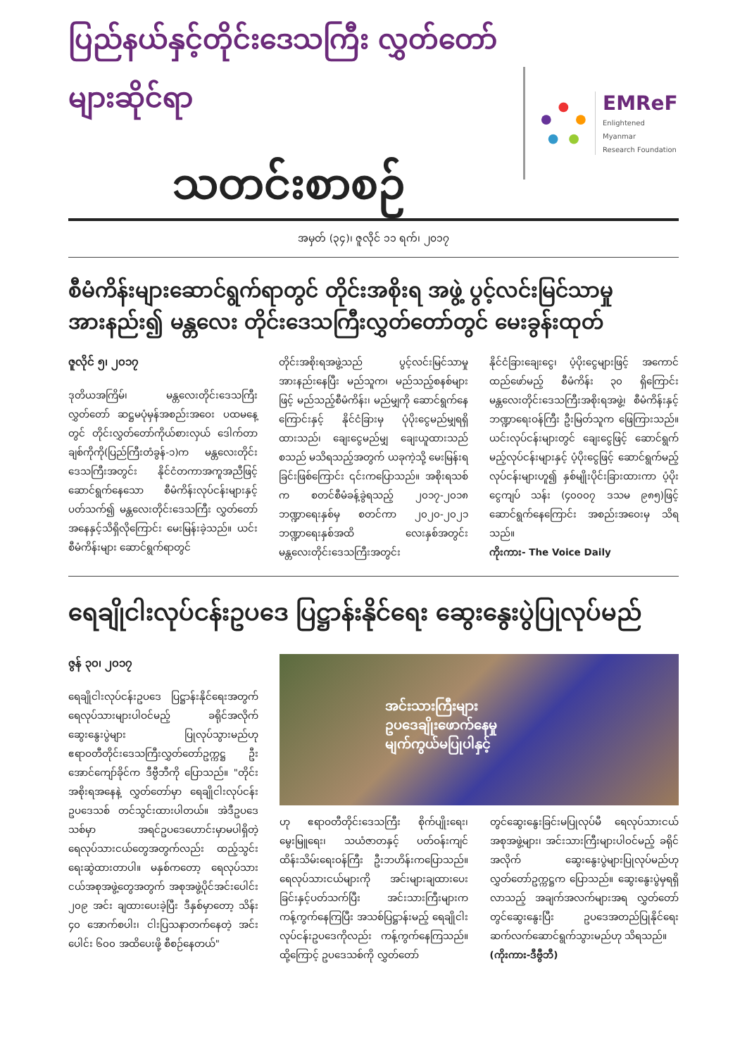ပြည်နယ်နှင့်တိုင်းဒေသကြီး လွှတ်တော်များဆိုင်ရာ
သတင်းစာစဉ်
EMReF
Enlightened Myanmar
Research Foundation
အမှတ် (၃၄)၊ ဇူလိုင် ၁၁ ရက်၊ ၂၀၁၇
စီမံကိန်းများဆောင်ရွက်ရာတွင် တိုင်းအစိုးရ အဖွဲ့ ပွင့်လင်းမြင်သာမှု အားနည်း၍ မန္တလေး တိုင်းဒေသကြီးလွှတ်တော်တွင် မေးခွန်းထုတ်
ဇူလိုင် ၅၊ ၂၀၁၇
ဒုတိယအကြိမ်၊ မန္တလေးတိုင်းဒေသကြီးလွှတ်တော် ဆဋ္ဌမပုံမှန်အစည်းအဝေး ပထမနေ့တွင် တိုင်းလွှတ်တော်ကိုယ်စားလှယ် ဒေါက်တာချစ်ကိုကို(ပြည်ကြီးတံခွန်-၁)က မန္တလေးတိုင်းဒေသကြီးအတွင်း နိုင်ငံတကာအကူအညီဖြင့် ဆောင်ရွက်နေသော စီမံကိန်းလုပ်ငန်းများနှင့်ပတ်သက်၍ မန္တလေးတိုင်းဒေသကြီး လွှတ်တော်အနေနှင့်သိရှိလိုကြောင်း မေးမြန်းခဲ့သည်။ ယင်းစီမံကိန်းများ ဆောင်ရွက်ရာတွင်
တိုင်းအစိုးရအဖွဲ့သည် ပွင့်လင်းမြင်သာမှု အားနည်းနေပြီး မည်သူက၊ မည်သည့်စနစ်များဖြင့် မည်သည့်စီမံကိန်း၊ မည်မျှကို ဆောင်ရွက်နေကြောင်းနှင့် နိုင်ငံခြားမှ ပုံပိုးငွေမည်မျှရရှိထားသည်၊ ချေးငွေမည်မျှ ချေးယူထားသည်စသည် မသိရသည့်အတွက် ယခုကဲ့သို့ မေးမြန်းရခြင်းဖြစ်ကြောင်း ၎င်းကပြောသည်။ အစိုးရသစ်က စတင်စီမံခန့်ခွဲရသည့် ၂၀၁၇-၂၀၁၈ ဘဏ္ဍာရေးနှစ်မှ စတင်ကာ ၂၀၂၀-၂၀၂၁ ဘဏ္ဍာရေးနှစ်အထိ လေးနှစ်အတွင်း မန္တလေးတိုင်းဒေသကြီးအတွင်း
နိုင်ငံခြားချေးငွေ၊ ပံ့ပိုးငွေများဖြင့် အကောင်ထည်ဖော်မည့် စီမံကိန်း ၃၀ ရှိကြောင်း မန္တလေးတိုင်းဒေသကြီးအစိုးရအဖွဲ့၊ စီမံကိန်းနှင့် ဘဏ္ဍာရေးဝန်ကြီး ဦးမြတ်သူက ဖြေကြားသည်။ ယင်းလုပ်ငန်းများတွင် ချေးငွေဖြင့် ဆောင်ရွက်မည့်လုပ်ငန်းများနှင့် ပံ့ပိုးငွေဖြင့် ဆောင်ရွက်မည့်လုပ်ငန်းများဟူ၍ နှစ်မျိုးပိုင်းခြားထားကာ ပံ့ပိုးငွေကျပ် သန်း (၄၀၀၀၇ ဒသမ ၉၈၅)ဖြင့် ဆောင်ရွက်နေကြောင်း အစည်းအဝေးမှ သိရသည်။
ကိုးကား- The Voice Daily
ရေချိုငါးလုပ်ငန်းဥပဒေ ပြဋ္ဌာန်းနိုင်ရေး ဆွေးနွေးပွဲပြုလုပ်မည်
ဇွန် ၃၀၊ ၂၀၁၇
ရေချိုငါးလုပ်ငန်းဥပဒေ ပြဋ္ဌာန်းနိုင်ရေးအတွက် ရေလုပ်သားများပါဝင်မည့် ခရိုင်အလိုက် ဆွေးနွေးပွဲများ ပြုလုပ်သွားမည်ဟု ဧရာဝတီတိုင်းဒေသကြီးလွှတ်တော်ဥက္ကဋ္ဌ ဦးအောင်ကျော်ခိုင်က ဒီဗွီဘီကို ပြောသည်။ "တိုင်းအစိုးရအနေနဲ့ လွှတ်တော်မှာ ရေချိုငါးလုပ်ငန်းဥပဒေသစ် တင်သွင်းထားပါတယ်။ အဲဒီဥပဒေသစ်မှာ အရင်ဥပဒေဟောင်းမှာမပါရှိတဲ့ ရေလုပ်သားငယ်တွေအတွက်လည်း ထည့်သွင်းရေးဆွဲထားတာပါ။ မနှစ်ကတော့ ရေလုပ်သားငယ်အစုအဖွဲ့တွေအတွက် အစုအဖွဲ့ပိုင်အင်းပေါင်း ၂၀၉ အင်း ချထားပေးခဲ့ပြီး ဒီနှစ်မှာတော့ သိန်း ၄၀ အောက်စပါး၊ ငါးပြသနာတက်နေတဲ့ အင်းပေါင်း ၆၀၀ အထိပေးဖို့ စီစဉ်နေတယ်"
အင်းသားကြီးများ
ဥပဒေချိုးဖောက်နေမှု
မျက်ကွယ်မပြုပါနှင့်
ဟု ဧရာဝတီတိုင်းဒေသကြီး စိုက်ပျိုးရေး၊ မွေးမြူရေး၊ သယံဇာတနှင့် ပတ်ဝန်းကျင်ထိန်းသိမ်းရေးဝန်ကြီး ဦးဘဟိန်းကပြောသည်။ ရေလုပ်သားငယ်များကို အင်းများချထားပေးခြင်းနှင့်ပတ်သက်ပြီး အင်းသားကြီးများက ကန့်ကွက်နေကြပြီး အသစ်ပြဋ္ဌာန်းမည့် ရေချိုငါးလုပ်ငန်းဥပဒေကိုလည်း ကန့်ကွက်နေကြသည်။ ထို့ကြောင့် ဥပဒေသစ်ကို လွှတ်တော်
တွင်ဆွေးနွေးခြင်းမပြုလုပ်မီ ရေလုပ်သားငယ်အစုအဖွဲ့များ၊ အင်းသားကြီးများပါဝင်မည့် ခရိုင်အလိုက် ဆွေးနွေးပွဲများပြုလုပ်မည်ဟု လွှတ်တော်ဥက္ကဋ္ဌက ပြောသည်။ ဆွေးနွေးပွဲမှရရှိလာသည့် အချက်အလက်များအရ လွှတ်တော်တွင်ဆွေးနွေးပြီး ဥပဒေအတည်ပြုနိုင်ရေး ဆက်လက်ဆောင်ရွက်သွားမည်ဟု သိရသည်။
(ကိုးကား-ဒီဗွီဘီ)